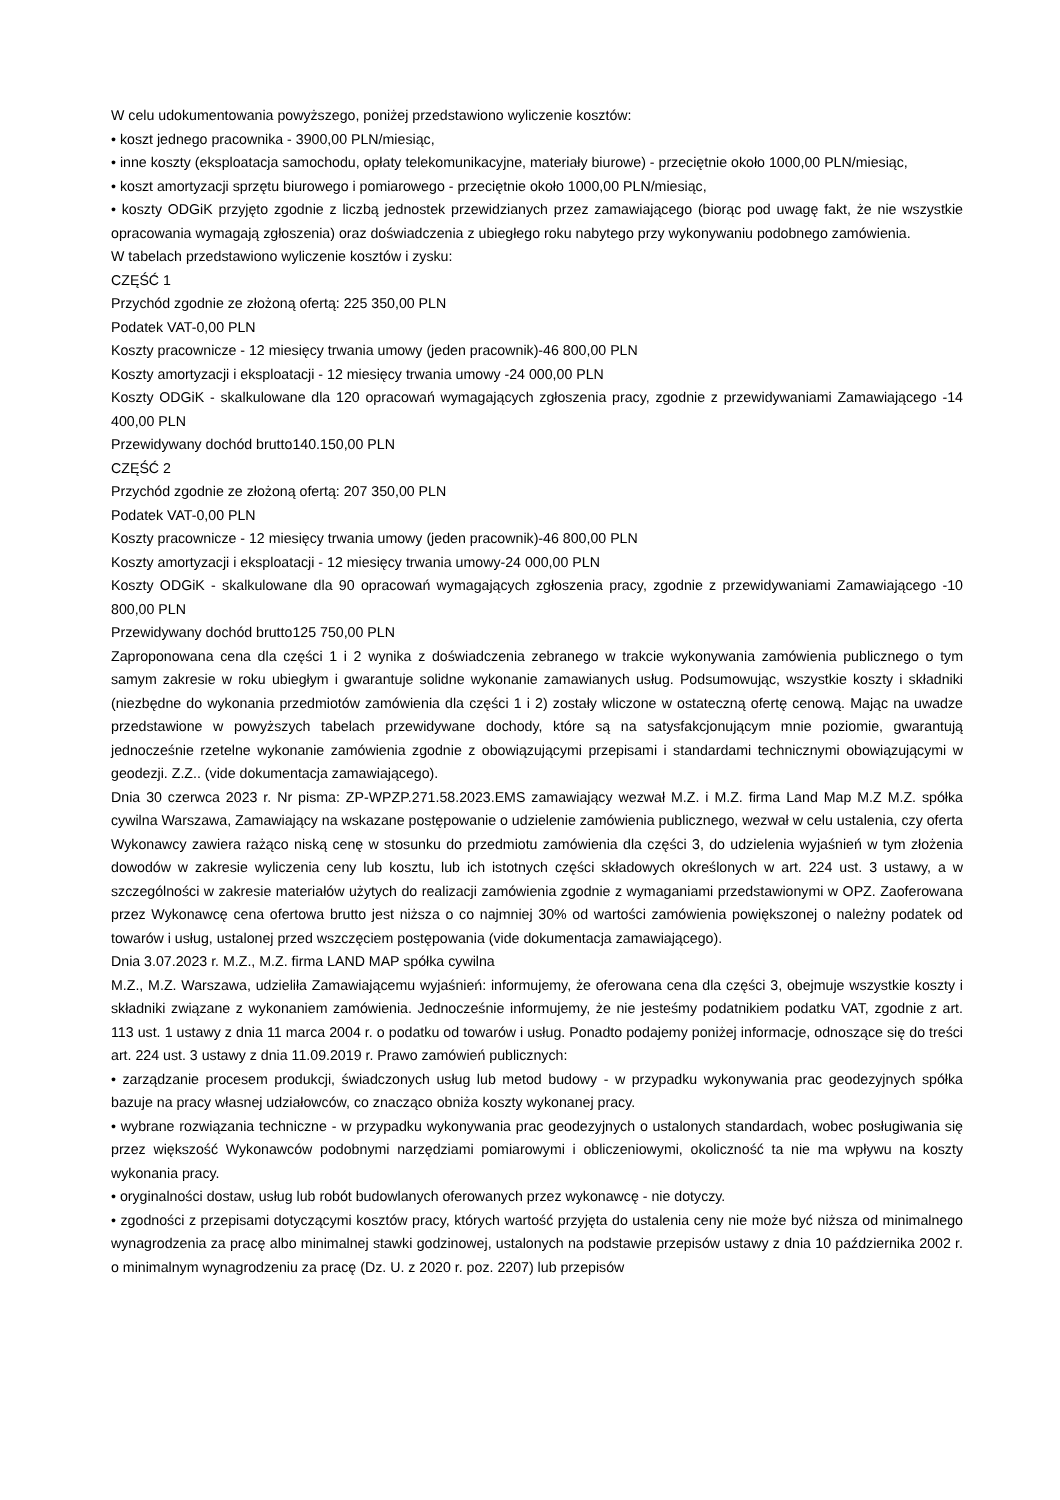W celu udokumentowania powyższego, poniżej przedstawiono wyliczenie kosztów:
• koszt jednego pracownika - 3900,00 PLN/miesiąc,
• inne koszty (eksploatacja samochodu, opłaty telekomunikacyjne, materiały biurowe) - przeciętnie około 1000,00 PLN/miesiąc,
• koszt amortyzacji sprzętu biurowego i pomiarowego - przeciętnie około 1000,00 PLN/miesiąc,
• koszty ODGiK przyjęto zgodnie z liczbą jednostek przewidzianych przez zamawiającego (biorąc pod uwagę fakt, że nie wszystkie opracowania wymagają zgłoszenia) oraz doświadczenia z ubiegłego roku nabytego przy wykonywaniu podobnego zamówienia.
W tabelach przedstawiono wyliczenie kosztów i zysku:
CZĘŚĆ 1
Przychód zgodnie ze złożoną ofertą: 225 350,00 PLN
Podatek VAT-0,00 PLN
Koszty pracownicze - 12 miesięcy trwania umowy (jeden pracownik)-46 800,00 PLN
Koszty amortyzacji i eksploatacji - 12 miesięcy trwania umowy -24 000,00 PLN
Koszty ODGiK - skalkulowane dla 120 opracowań wymagających zgłoszenia pracy, zgodnie z przewidywaniami Zamawiającego -14 400,00 PLN
Przewidywany dochód brutto140.150,00 PLN
CZĘŚĆ 2
Przychód zgodnie ze złożoną ofertą: 207 350,00 PLN
Podatek VAT-0,00 PLN
Koszty pracownicze - 12 miesięcy trwania umowy (jeden pracownik)-46 800,00 PLN
Koszty amortyzacji i eksploatacji - 12 miesięcy trwania umowy-24 000,00 PLN
Koszty ODGiK - skalkulowane dla 90 opracowań wymagających zgłoszenia pracy, zgodnie z przewidywaniami Zamawiającego -10 800,00 PLN
Przewidywany dochód brutto125 750,00 PLN
Zaproponowana cena dla części 1 i 2 wynika z doświadczenia zebranego w trakcie wykonywania zamówienia publicznego o tym samym zakresie w roku ubiegłym i gwarantuje solidne wykonanie zamawianych usług. Podsumowując, wszystkie koszty i składniki (niezbędne do wykonania przedmiotów zamówienia dla części 1 i 2) zostały wliczone w ostateczną ofertę cenową. Mając na uwadze przedstawione w powyższych tabelach przewidywane dochody, które są na satysfakcjonującym mnie poziomie, gwarantują jednocześnie rzetelne wykonanie zamówienia zgodnie z obowiązującymi przepisami i standardami technicznymi obowiązującymi w geodezji. Z.Z.. (vide dokumentacja zamawiającego).
Dnia 30 czerwca 2023 r. Nr pisma: ZP-WPZP.271.58.2023.EMS zamawiający wezwał M.Z. i M.Z. firma Land Map M.Z M.Z. spółka cywilna Warszawa, Zamawiający na wskazane postępowanie o udzielenie zamówienia publicznego, wezwał w celu ustalenia, czy oferta Wykonawcy zawiera rażąco niską cenę w stosunku do przedmiotu zamówienia dla części 3, do udzielenia wyjaśnień w tym złożenia dowodów w zakresie wyliczenia ceny lub kosztu, lub ich istotnych części składowych określonych w art. 224 ust. 3 ustawy, a w szczególności w zakresie materiałów użytych do realizacji zamówienia zgodnie z wymaganiami przedstawionymi w OPZ. Zaoferowana przez Wykonawcę cena ofertowa brutto jest niższa o co najmniej 30% od wartości zamówienia powiększonej o należny podatek od towarów i usług, ustalonej przed wszczęciem postępowania (vide dokumentacja zamawiającego).
Dnia 3.07.2023 r. M.Z., M.Z. firma LAND MAP spółka cywilna
M.Z., M.Z. Warszawa, udzieliła Zamawiającemu wyjaśnień: informujemy, że oferowana cena dla części 3, obejmuje wszystkie koszty i składniki związane z wykonaniem zamówienia. Jednocześnie informujemy, że nie jesteśmy podatnikiem podatku VAT, zgodnie z art. 113 ust. 1 ustawy z dnia 11 marca 2004 r. o podatku od towarów i usług. Ponadto podajemy poniżej informacje, odnoszące się do treści art. 224 ust. 3 ustawy z dnia 11.09.2019 r. Prawo zamówień publicznych:
• zarządzanie procesem produkcji, świadczonych usług lub metod budowy - w przypadku wykonywania prac geodezyjnych spółka bazuje na pracy własnej udziałowców, co znacząco obniża koszty wykonanej pracy.
• wybrane rozwiązania techniczne - w przypadku wykonywania prac geodezyjnych o ustalonych standardach, wobec posługiwania się przez większość Wykonawców podobnymi narzędziami pomiarowymi i obliczeniowymi, okoliczność ta nie ma wpływu na koszty wykonania pracy.
• oryginalności dostaw, usług lub robót budowlanych oferowanych przez wykonawcę - nie dotyczy.
• zgodności z przepisami dotyczącymi kosztów pracy, których wartość przyjęta do ustalenia ceny nie może być niższa od minimalnego wynagrodzenia za pracę albo minimalnej stawki godzinowej, ustalonych na podstawie przepisów ustawy z dnia 10 października 2002 r. o minimalnym wynagrodzeniu za pracę (Dz. U. z 2020 r. poz. 2207) lub przepisów